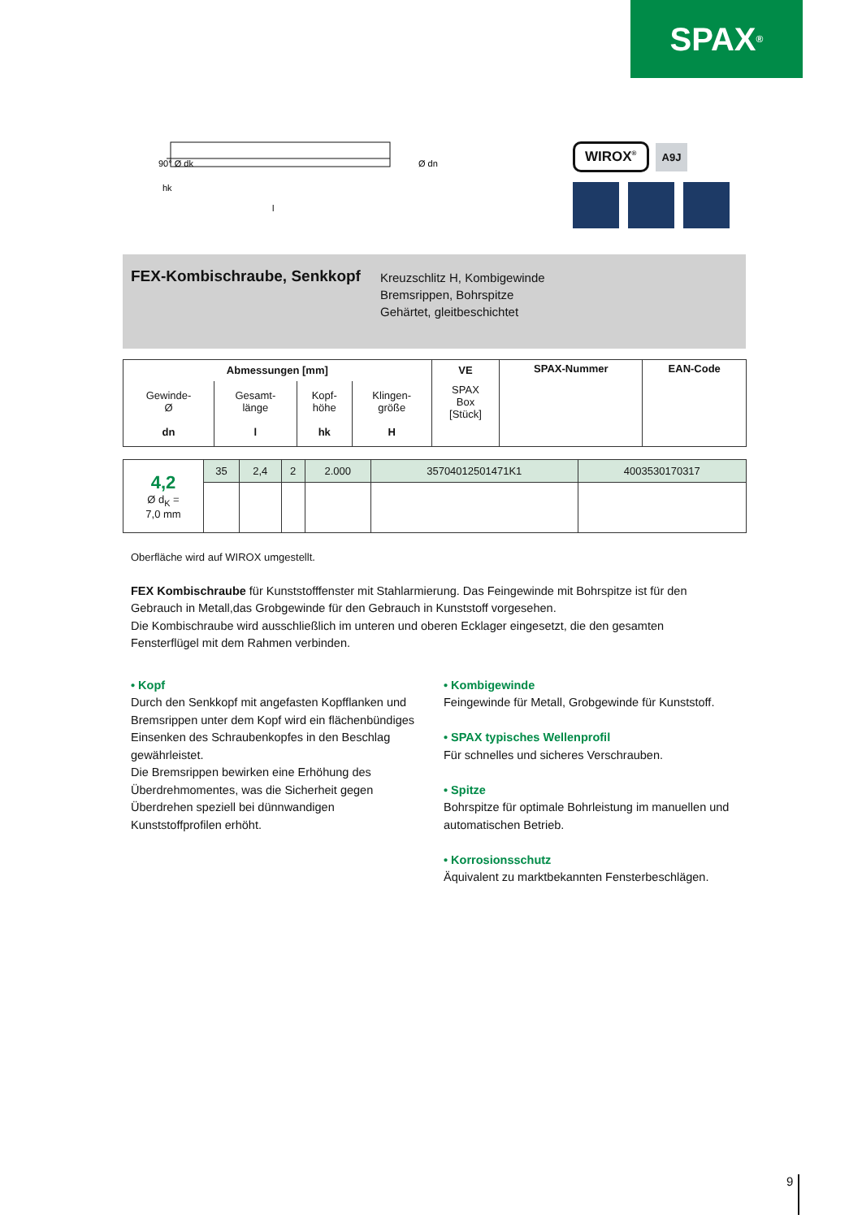SPAX<sup>®</sup>
90° Ø dk
hk
l
Ø dn
WIROX<sup>®</sup> A9J
FEX-Kombischraube, Senkkopf
Kreuzschlitz H, Kombigewinde
Bremsrippen, Bohrspitze
Gehärtet, gleitbeschichtet
| Abmessungen [mm] | | | | VE | SPAX-Nummer | EAN-Code |
| --- | --- | --- | --- | --- | --- | --- |
| Gewinde- Ø dn | Gesamt- länge l | Kopf- höhe hk | Klingen- größe H | SPAX Box [Stück] | | |
| 4,2 Ø d<sub>K</sub> = 7,0 mm | 35 | 2,4 | 2 | 2.000 | 35704012501471K1 | 4003530170317 |
Oberfläche wird auf WIROX umgestellt.
FEX Kombischraube für Kunststofffenster mit Stahlarmierung. Das Feingewinde mit Bohrspitze ist für den Gebrauch in Metall,das Grobgewinde für den Gebrauch in Kunststoff vorgesehen.
Die Kombischraube wird ausschließlich im unteren und oberen Ecklager eingesetzt, die den gesamten Fensterflügel mit dem Rahmen verbinden.
• Kopf
Durch den Senkkopf mit angefasten Kopfflanken und Bremsrippen unter dem Kopf wird ein flächenbündiges Einsenken des Schraubenkopfes in den Beschlag gewährleistet.
Die Bremsrippen bewirken eine Erhöhung des Überdrehmomentes, was die Sicherheit gegen Überdrehen speziell bei dünnwandigen Kunststoffprofilen erhöht.
• Kombigewinde
Feingewinde für Metall, Grobgewinde für Kunststoff.
• SPAX typisches Wellenprofil
Für schnelles und sicheres Verschrauben.
• Spitze
Bohrspitze für optimale Bohrleistung im manuellen und automatischen Betrieb.
• Korrosionsschutz
Äquivalent zu marktbekannten Fensterbeschlägen.
9